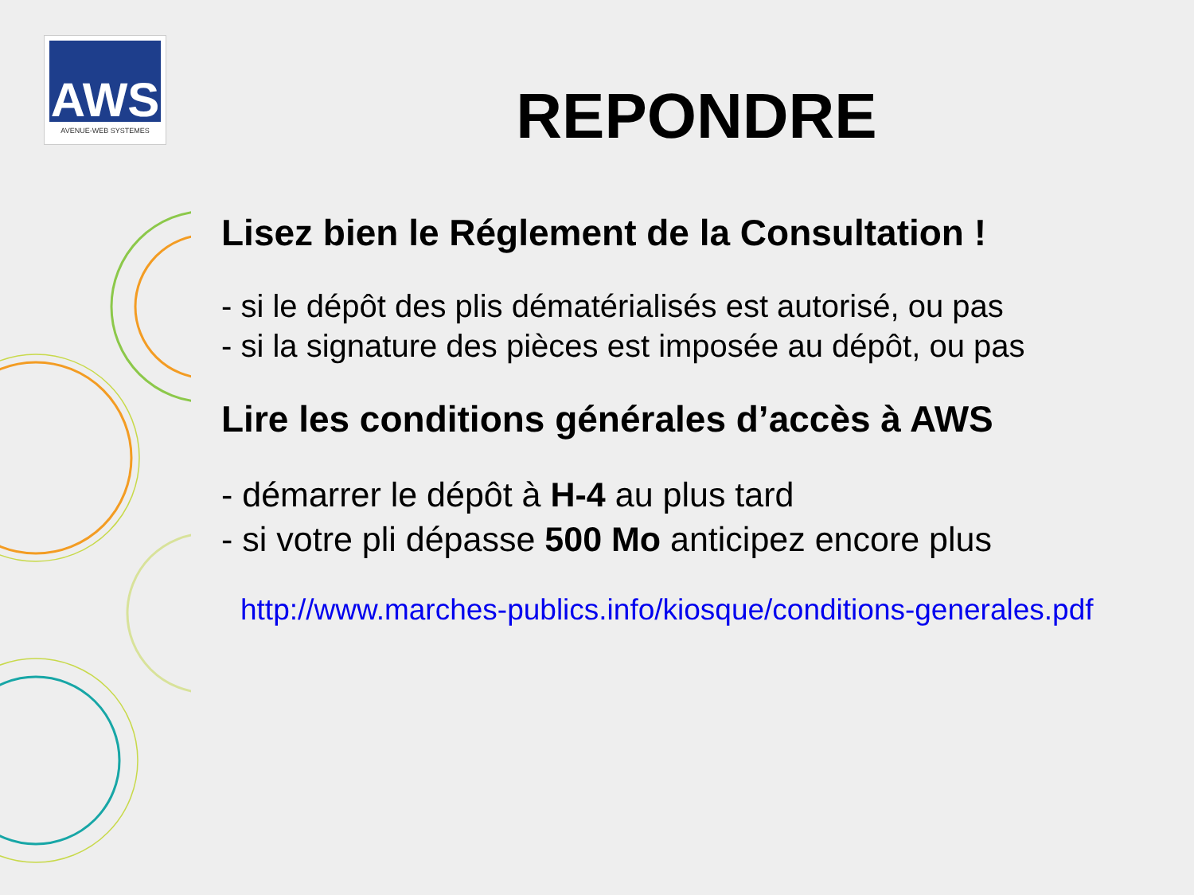AWS
AVENUE-WEB SYSTEMES
REPONDRE
Lisez bien le Réglement de la Consultation !
- si le dépôt des plis dématérialisés est autorisé, ou pas
- si la signature des pièces est imposée au dépôt, ou pas
Lire les conditions générales d’accès à AWS
- démarrer le dépôt à H-4 au plus tard
- si votre pli dépasse 500 Mo anticipez encore plus
http://www.marches-publics.info/kiosque/conditions-generales.pdf